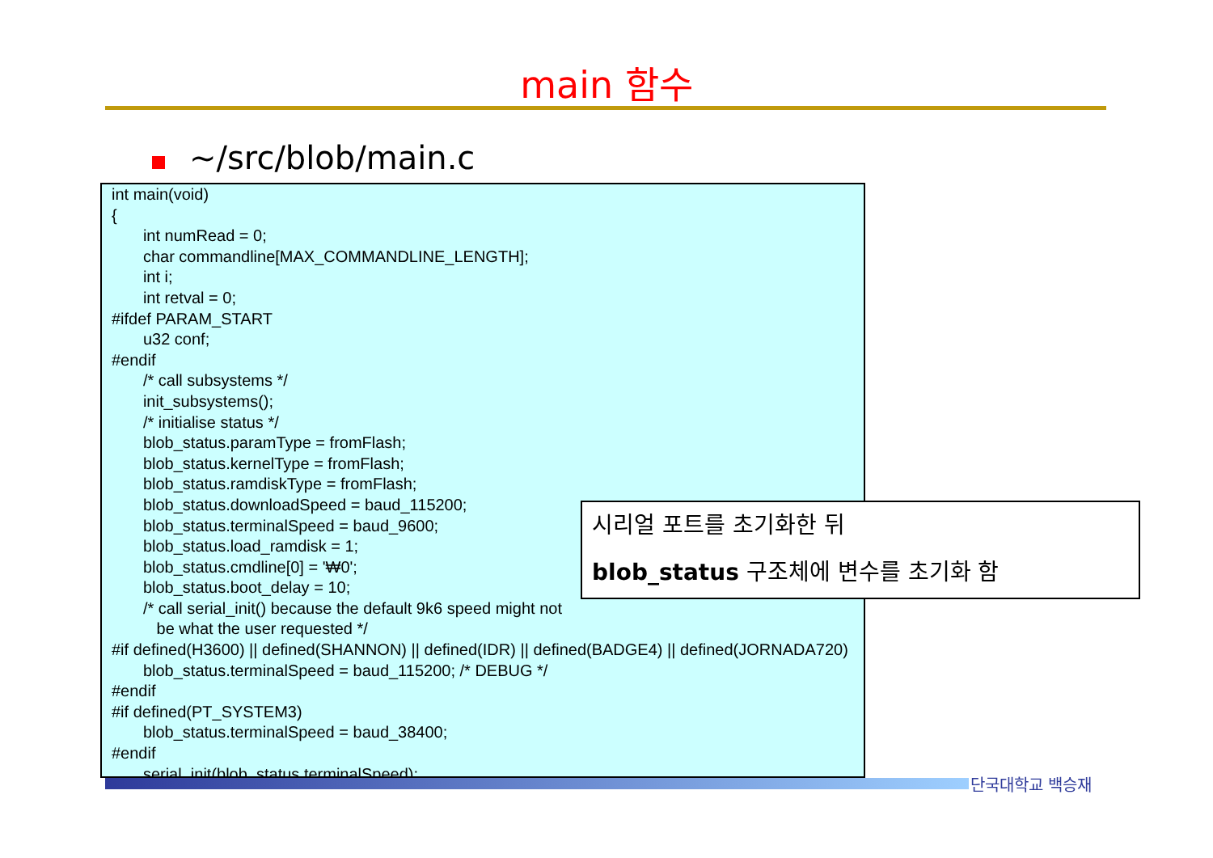main 함수
~/src/blob/main.c
int main(void) { int numRead = 0; char commandline[MAX_COMMANDLINE_LENGTH]; int i; int retval = 0; #ifdef PARAM_START u32 conf; #endif /* call subsystems */ init_subsystems(); /* initialise status */ blob_status.paramType = fromFlash; blob_status.kernelType = fromFlash; blob_status.ramdiskType = fromFlash; blob_status.downloadSpeed = baud_115200; blob_status.terminalSpeed = baud_9600; blob_status.load_ramdisk = 1; blob_status.cmdline[0] = '₩0'; blob_status.boot_delay = 10; /* call serial_init() because the default 9k6 speed might not be what the user requested */ #if defined(H3600) || defined(SHANNON) || defined(IDR) || defined(BADGE4) || defined(JORNADA720) blob_status.terminalSpeed = baud_115200; /* DEBUG */ #endif #if defined(PT_SYSTEM3) blob_status.terminalSpeed = baud_38400; #endif serial_init(blob_status.terminalSpeed);
시리얼 포트를 초기화한 뒤
blob_status 구조체에 변수를 초기화 함
단국대학교 백승재